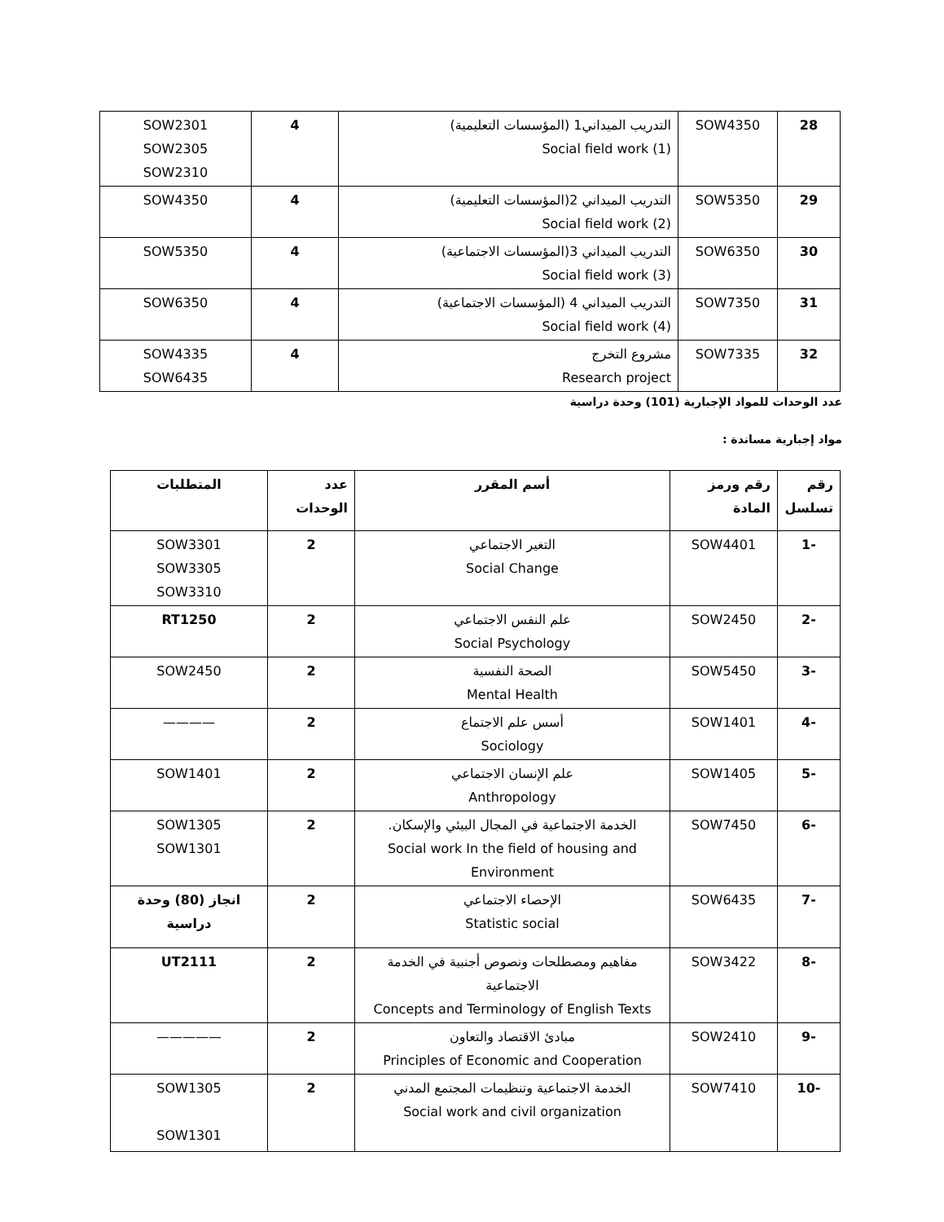| 28 | SOW4350 | التدريب الميداني1 (المؤسسات التعليمية) Social field work (1) | 4 | SOW2301 SOW2305 SOW2310 |
| 29 | SOW5350 | التدريب الميداني 2(المؤسسات التعليمية) Social field work (2) | 4 | SOW4350 |
| 30 | SOW6350 | التدريب الميداني 3(المؤسسات الاجتماعية) Social field work (3) | 4 | SOW5350 |
| 31 | SOW7350 | التدريب الميداني 4 (المؤسسات الاجتماعية) Social field work (4) | 4 | SOW6350 |
| 32 | SOW7335 | مشروع التخرج Research project | 4 | SOW4335 SOW6435 |
عدد الوحدات للمواد الإجبارية (101) وحدة دراسية
مواد إجبارية مساندة :
| رقم تسلسل | رقم ورمز المادة | أسم المقرر | عدد الوحدات | المتطلبات |
| --- | --- | --- | --- | --- |
| -1 | SOW4401 | التغير الاجتماعي Social Change | 2 | SOW3301 SOW3305 SOW3310 |
| -2 | SOW2450 | علم النفس الاجتماعي Social Psychology | 2 | RT1250 |
| -3 | SOW5450 | الصحة النفسية Mental Health | 2 | SOW2450 |
| -4 | SOW1401 | أسس علم الاجتماع Sociology | 2 | ———— |
| -5 | SOW1405 | علم الإنسان الاجتماعي Anthropology | 2 | SOW1401 |
| -6 | SOW7450 | الخدمة الاجتماعية في المجال البيئي والإسكان. Social work In the field of housing and Environment | 2 | SOW1305 SOW1301 |
| -7 | SOW6435 | الإحصاء الاجتماعي Statistic social | 2 | انجاز (80) وحدة دراسية |
| -8 | SOW3422 | مفاهيم ومصطلحات ونصوص أجنبية في الخدمة الاجتماعية Concepts and Terminology of English Texts | 2 | UT2111 |
| -9 | SOW2410 | مبادئ الاقتصاد والتعاون Principles of Economic and Cooperation | 2 | ————— |
| -10 | SOW7410 | الخدمة الاجتماعية وتنظيمات المجتمع المدني Social work and civil organization | 2 | SOW1305 SOW1301 |